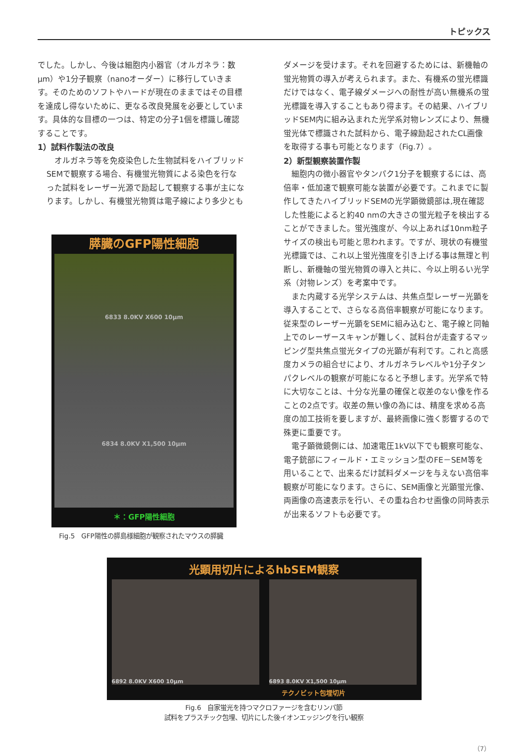トピックス
でした。しかし、今後は細胞内小器官（オルガネラ：数μm）や1分子観察（nanoオーダー）に移行していきます。そのためのソフトやハードが現在のままではその目標を達成し得ないために、更なる改良発展を必要としています。具体的な目標の一つは、特定の分子1個を標識し確認することです。
1）試料作製法の改良
　オルガネラ等を免疫染色した生物試料をハイブリッドSEMで観察する場合、有機蛍光物質による染色を行なった試料をレーザー光源で励起して観察する事が主になります。しかし、有機蛍光物質は電子線により多少とも
膵臓のGFP陽性細胞
6833 8.0KV X600 10μm
6834 8.0KV X1,500 10μm
＊：GFP陽性細胞
Fig.5　GFP陽性の膵島様細胞が観察されたマウスの膵臓
ダメージを受けます。それを回避するためには、新機軸の蛍光物質の導入が考えられます。また、有機系の蛍光標識だけではなく、電子線ダメージへの耐性が高い無機系の蛍光標識を導入することもあり得ます。その結果、ハイブリッドSEM内に組み込まれた光学系対物レンズにより、無機蛍光体で標識された試料から、電子線励起されたCL画像を取得する事も可能となります（Fig.7）。
2）新型観察装置作製
　細胞内の微小器官やタンパク1分子を観察するには、高倍率・低加速で観察可能な装置が必要です。これまでに製作してきたハイブリッドSEMの光学顕微鏡部は,現在確認した性能によると約40 nmの大きさの蛍光粒子を検出することができました。蛍光強度が、今以上あれば10nm粒子サイズの検出も可能と思われます。ですが、現状の有機蛍光標識では、これ以上蛍光強度を引き上げる事は無理と判断し、新機軸の蛍光物質の導入と共に、今以上明るい光学系（対物レンズ）を考案中です。
　また内蔵する光学システムは、共焦点型レーザー光顕を導入することで、さらなる高倍率観察が可能になります。従来型のレーザー光顕をSEMに組み込むと、電子線と同軸上でのレーザースキャンが難しく、試料台が走査するマッピング型共焦点蛍光タイプの光顕が有利です。これと高感度カメラの組合せにより、オルガネラレベルや1分子タンパクレベルの観察が可能になると予想します。光学系で特に大切なことは、十分な光量の確保と収差のない像を作ることの2点です。収差の無い像の為には、精度を求める高度の加工技術を要しますが、最終画像に強く影響するので殊更に重要です。
　電子顕微鏡側には、加速電圧1kV以下でも観察可能な、電子銃部にフィールド・エミッション型のFE－SEM等を用いることで、出来るだけ試料ダメージを与えない高倍率観察が可能になります。さらに、SEM画像と光顕蛍光像、両画像の高速表示を行い、その重ね合わせ画像の同時表示が出来るソフトも必要です。
光顕用切片によるhbSEM観察
6892 8.0KV X600 10μm
6893 8.0KV X1,500 10μm
テクノビット包埋切片
Fig.6　自家蛍光を持つマクロファージを含むリンパ節
試料をプラスチック包埋、切片にした後イオンエッジングを行い観察
（7）